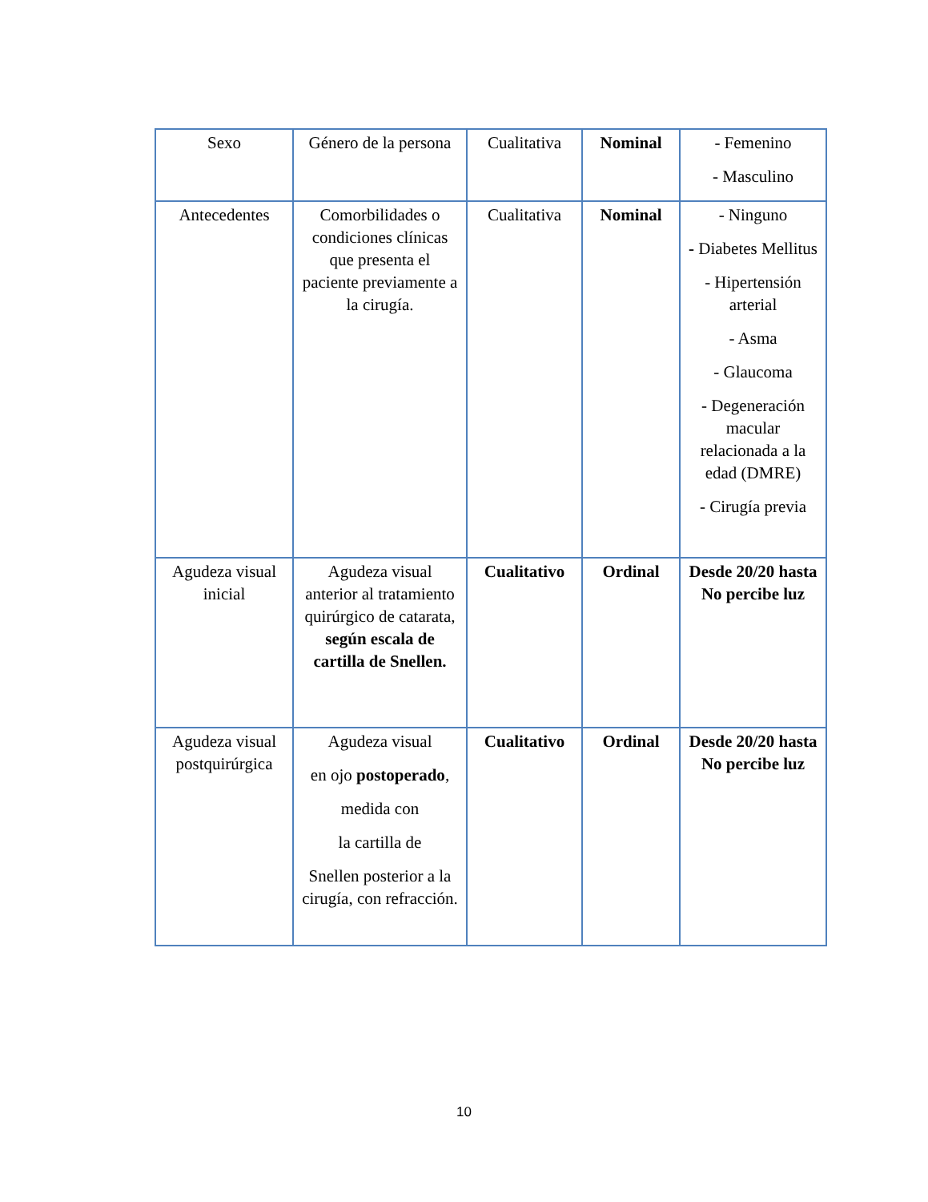| Sexo | Género de la persona | Cualitativa | Nominal | - Femenino - Masculino |
| Antecedentes | Comorbilidades o condiciones clínicas que presenta el paciente previamente a la cirugía. | Cualitativa | Nominal | - Ninguno - Diabetes Mellitus - Hipertensión arterial - Asma - Glaucoma - Degeneración macular relacionada a la edad (DMRE) - Cirugía previa |
| Agudeza visual inicial | Agudeza visual anterior al tratamiento quirúrgico de catarata, según escala de cartilla de Snellen. | Cualitativo | Ordinal | Desde 20/20 hasta No percibe luz |
| Agudeza visual postquirúrgica | Agudeza visual en ojo postoperado , medida con la cartilla de Snellen posterior a la cirugía, con refracción. | Cualitativo | Ordinal | Desde 20/20 hasta No percibe luz |
10